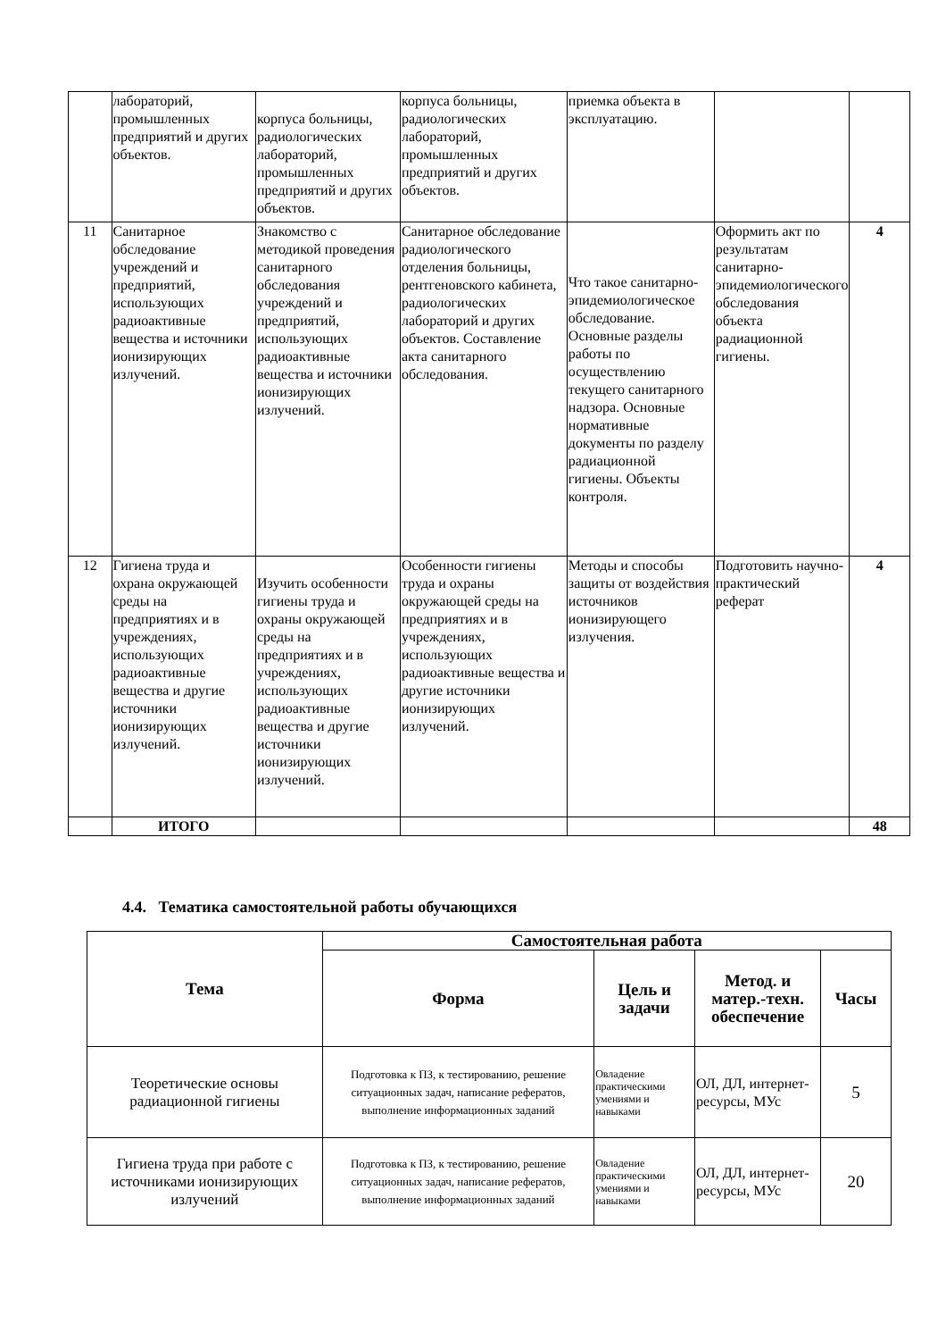| | лабораторий, промышленных предприятий и других объектов. | корпуса больницы, радиологических лабораторий, промышленных предприятий и других объектов. | корпуса больницы, радиологических лабораторий, промышленных предприятий и других объектов. | приемка объекта в эксплуатацию. | | |
| 11 | Санитарное обследование учреждений и предприятий, использующих радиоактивные вещества и источники ионизирующих излучений. | Знакомство с методикой проведения санитарного обследования учреждений и предприятий, использующих радиоактивные вещества и источники ионизирующих излучений. | Санитарное обследование радиологического отделения больницы, рентгеновского кабинета, радиологических лабораторий и других объектов. Составление акта санитарного обследования. | Что такое санитарно-эпидемиологическое обследование. Основные разделы работы по осуществлению текущего санитарного надзора. Основные нормативные документы по разделу радиационной гигиены. Объекты контроля. | Оформить акт по результатам санитарно-эпидемиологического обследования объекта радиационной гигиены. | 4 |
| 12 | Гигиена труда и охрана окружающей среды на предприятиях и в учреждениях, использующих радиоактивные вещества и другие источники ионизирующих излучений. | Изучить особенности гигиены труда и охраны окружающей среды на предприятиях и в учреждениях, использующих радиоактивные вещества и другие источники ионизирующих излучений. | Особенности гигиены труда и охраны окружающей среды на предприятиях и в учреждениях, использующих радиоактивные вещества и другие источники ионизирующих излучений. | Методы и способы защиты от воздействия источников ионизирующего излучения. | Подготовить научно-практический реферат | 4 |
| | ИТОГО | | | | | 48 |
4.4. Тематика самостоятельной работы обучающихся
| Тема | Самостоятельная работа | | | |
| --- | --- | --- | --- | --- |
| | Форма | Цель и задачи | Метод. и матер.-техн. обеспечение | Часы |
| Теоретические основы радиационной гигиены | Подготовка к ПЗ, к тестированию, решение ситуационных задач, написание рефератов, выполнение информационных заданий | Овладение практическими умениями и навыками | ОЛ, ДЛ, интернет-ресурсы, МУс | 5 |
| Гигиена труда при работе с источниками ионизирующих излучений | Подготовка к ПЗ, к тестированию, решение ситуационных задач, написание рефератов, выполнение информационных заданий | Овладение практическими умениями и навыками | ОЛ, ДЛ, интернет-ресурсы, МУс | 20 |